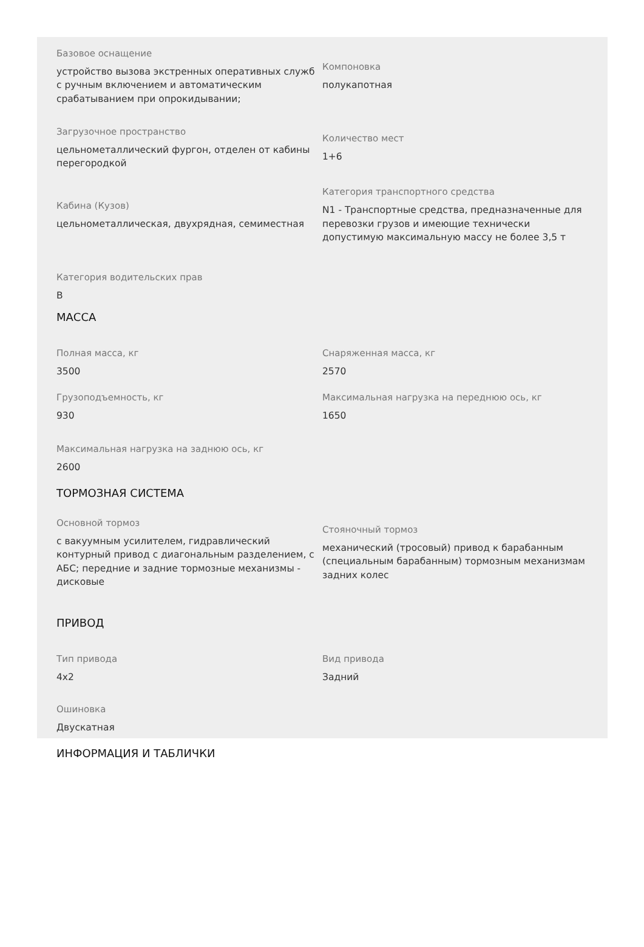Базовое оснащение
устройство вызова экстренных оперативных служб с ручным включением и автоматическим срабатыванием при опрокидывании;
Компоновка
полукапотная
Загрузочное пространство
цельнометаллический фургон, отделен от кабины перегородкой
Количество мест
1+6
Кабина (Кузов)
цельнометаллическая, двухрядная, семиместная
Категория транспортного средства
N1 - Транспортные средства, предназначенные для перевозки грузов и имеющие технически допустимую максимальную массу не более 3,5 т
Категория водительских прав
B
МАССА
Полная масса, кг
3500
Снаряженная масса, кг
2570
Грузоподъемность, кг
930
Максимальная нагрузка на переднюю ось, кг
1650
Максимальная нагрузка на заднюю ось, кг
2600
ТОРМОЗНАЯ СИСТЕМА
Основной тормоз
с вакуумным усилителем, гидравлический контурный привод с диагональным разделением, с АБС; передние и задние тормозные механизмы - дисковые
Стояночный тормоз
механический (тросовый) привод к барабанным (специальным барабанным) тормозным механизмам задних колес
ПРИВОД
Тип привода
4x2
Вид привода
Задний
Ошиновка
Двускатная
ИНФОРМАЦИЯ И ТАБЛИЧКИ